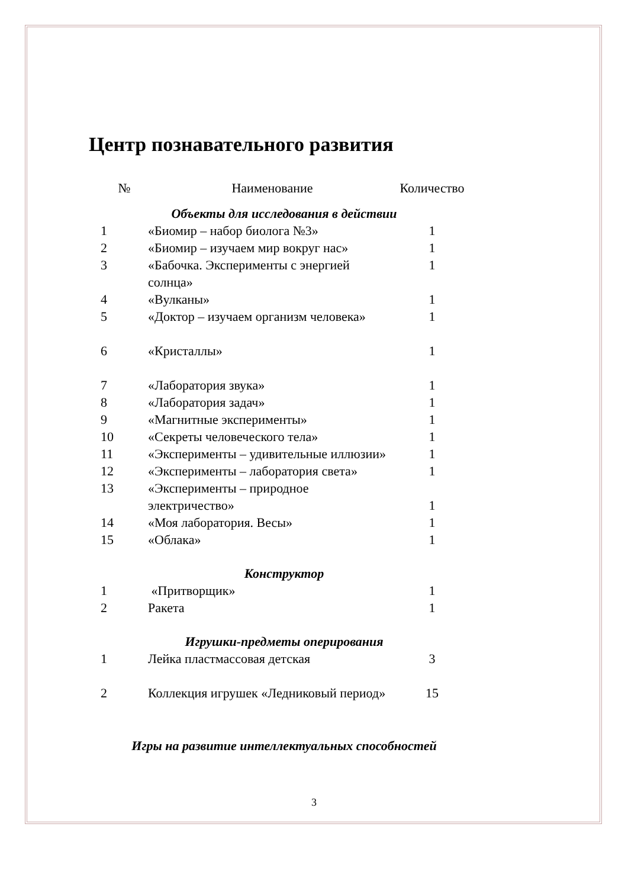Центр познавательного развития
| № | Наименование | Количество |
| --- | --- | --- |
| Объекты для исследования в действии | | |
| 1 | «Биомир – набор биолога №3» | 1 |
| 2 | «Биомир – изучаем мир вокруг нас» | 1 |
| 3 | «Бабочка. Эксперименты с энергией солнца» | 1 |
| 4 | «Вулканы» | 1 |
| 5 | «Доктор – изучаем организм человека» | 1 |
| 6 | «Кристаллы» | 1 |
| 7 | «Лаборатория звука» | 1 |
| 8 | «Лаборатория задач» | 1 |
| 9 | «Магнитные эксперименты» | 1 |
| 10 | «Секреты человеческого тела» | 1 |
| 11 | «Эксперименты – удивительные иллюзии» | 1 |
| 12 | «Эксперименты – лаборатория света» | 1 |
| 13 | «Эксперименты – природное электричество» | 1 |
| 14 | «Моя лаборатория. Весы» | 1 |
| 15 | «Облака» | 1 |
| Конструктор | | |
| 1 | «Притворщик» | 1 |
| 2 | Ракета | 1 |
| Игрушки-предметы оперирования | | |
| 1 | Лейка пластмассовая детская | 3 |
| 2 | Коллекция игрушек «Ледниковый период» | 15 |
| Игры на развитие интеллектуальных способностей | | |
3